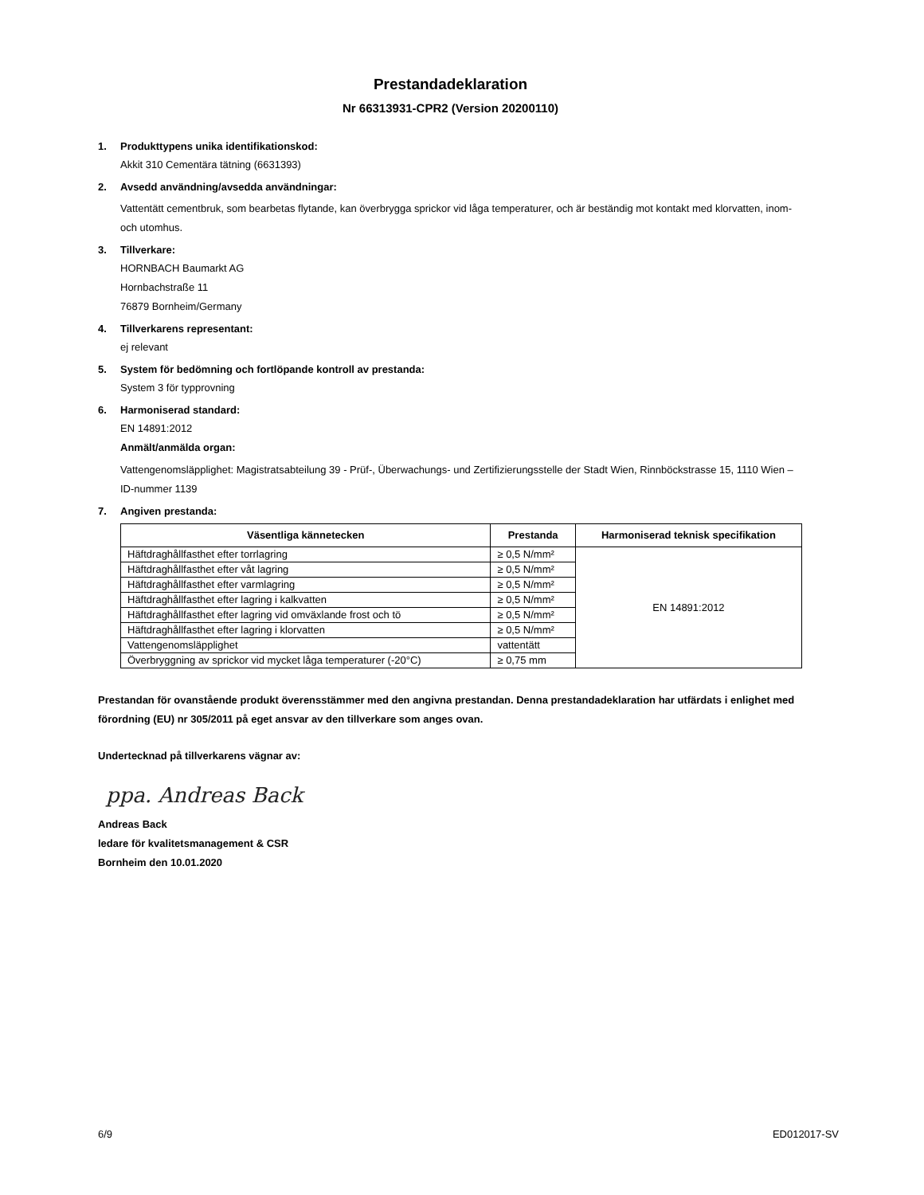Prestandadeklaration
Nr 66313931-CPR2 (Version 20200110)
1. Produkttypens unika identifikationskod:
Akkit 310 Cementära tätning (6631393)
2. Avsedd användning/avsedda användningar:
Vattentätt cementbruk, som bearbetas flytande, kan överbrygga sprickor vid låga temperaturer, och är beständig mot kontakt med klorvatten, inom- och utomhus.
3. Tillverkare:
HORNBACH Baumarkt AG
Hornbachstraße 11
76879 Bornheim/Germany
4. Tillverkarens representant:
ej relevant
5. System för bedömning och fortlöpande kontroll av prestanda:
System 3 för typprovning
6. Harmoniserad standard:
EN 14891:2012
Anmält/anmälda organ:
Vattengenomsläpplighet: Magistratsabteilung 39 - Prüf-, Überwachungs- und Zertifizierungsstelle der Stadt Wien, Rinnböckstrasse 15, 1110 Wien – ID-nummer 1139
7. Angiven prestanda:
| Väsentliga kännetecken | Prestanda | Harmoniserad teknisk specifikation |
| --- | --- | --- |
| Häftdraghållfasthet efter torrlagring | ≥ 0,5 N/mm² | EN 14891:2012 |
| Häftdraghållfasthet efter våt lagring | ≥ 0,5 N/mm² | |
| Häftdraghållfasthet efter varmlagring | ≥ 0,5 N/mm² | |
| Häftdraghållfasthet efter lagring i kalkvatten | ≥ 0,5 N/mm² | |
| Häftdraghållfasthet efter lagring vid omväxlande frost och tö | ≥ 0,5 N/mm² | |
| Häftdraghållfasthet efter lagring i klorvatten | ≥ 0,5 N/mm² | |
| Vattengenomsläpplighet | vattentätt | |
| Överbryggning av sprickor vid mycket låga temperaturer (-20°C) | ≥ 0,75 mm | |
Prestandan för ovanstående produkt överensstämmer med den angivna prestandan. Denna prestandadeklaration har utfärdats i enlighet med förordning (EU) nr 305/2011 på eget ansvar av den tillverkare som anges ovan.
Undertecknad på tillverkarens vägnar av:
ppa. Andreas Back
Andreas Back
ledare för kvalitetsmanagement & CSR
Bornheim den 10.01.2020
6/9 ED012017-SV